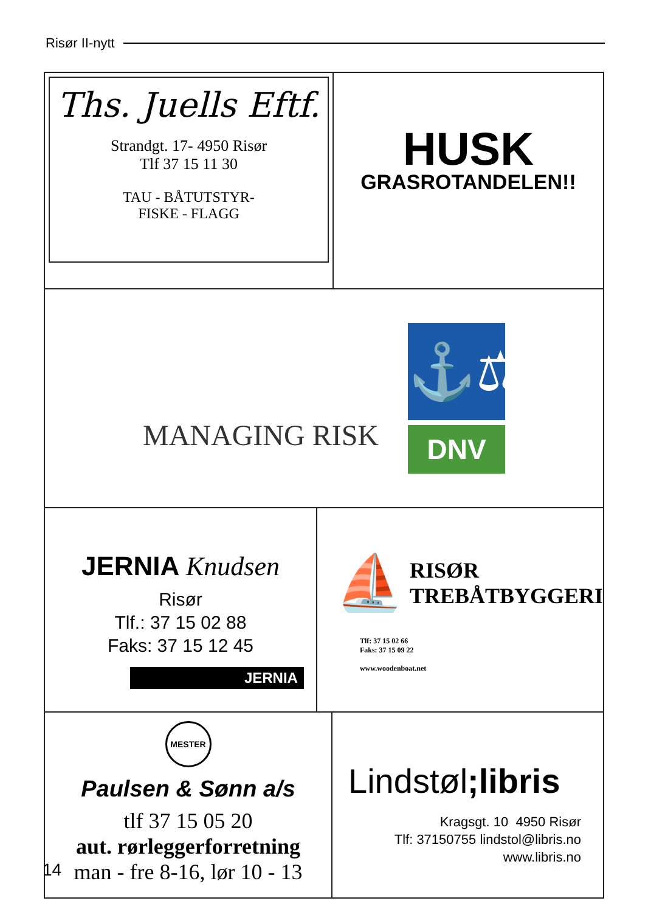Risør II-nytt
Ths. Juells Eftf.
Strandgt. 17- 4950 Risør
Tlf 37 15 11 30
TAU - BÅTUTSTYR-
FISKE - FLAGG
HUSK
GRASROTANDELEN!!
MANAGING RISK
⚓⚖
DNV
JERNIA Knudsen
Risør
Tlf.: 37 15 02 88
Faks: 37 15 12 45
JERNIA
⛵
RISØR
TREBÅTBYGGERI
Tlf: 37 15 02 66
Faks: 37 15 09 22
www.woodenboat.net
MESTER
Paulsen & Sønn a/s
tlf 37 15 05 20
aut. rørleggerforretning
man - fre 8-16, lør 10 - 13
Lindstøl;libris
Kragsgt. 10 4950 Risør
Tlf: 37150755 lindstol@libris.no
www.libris.no
14